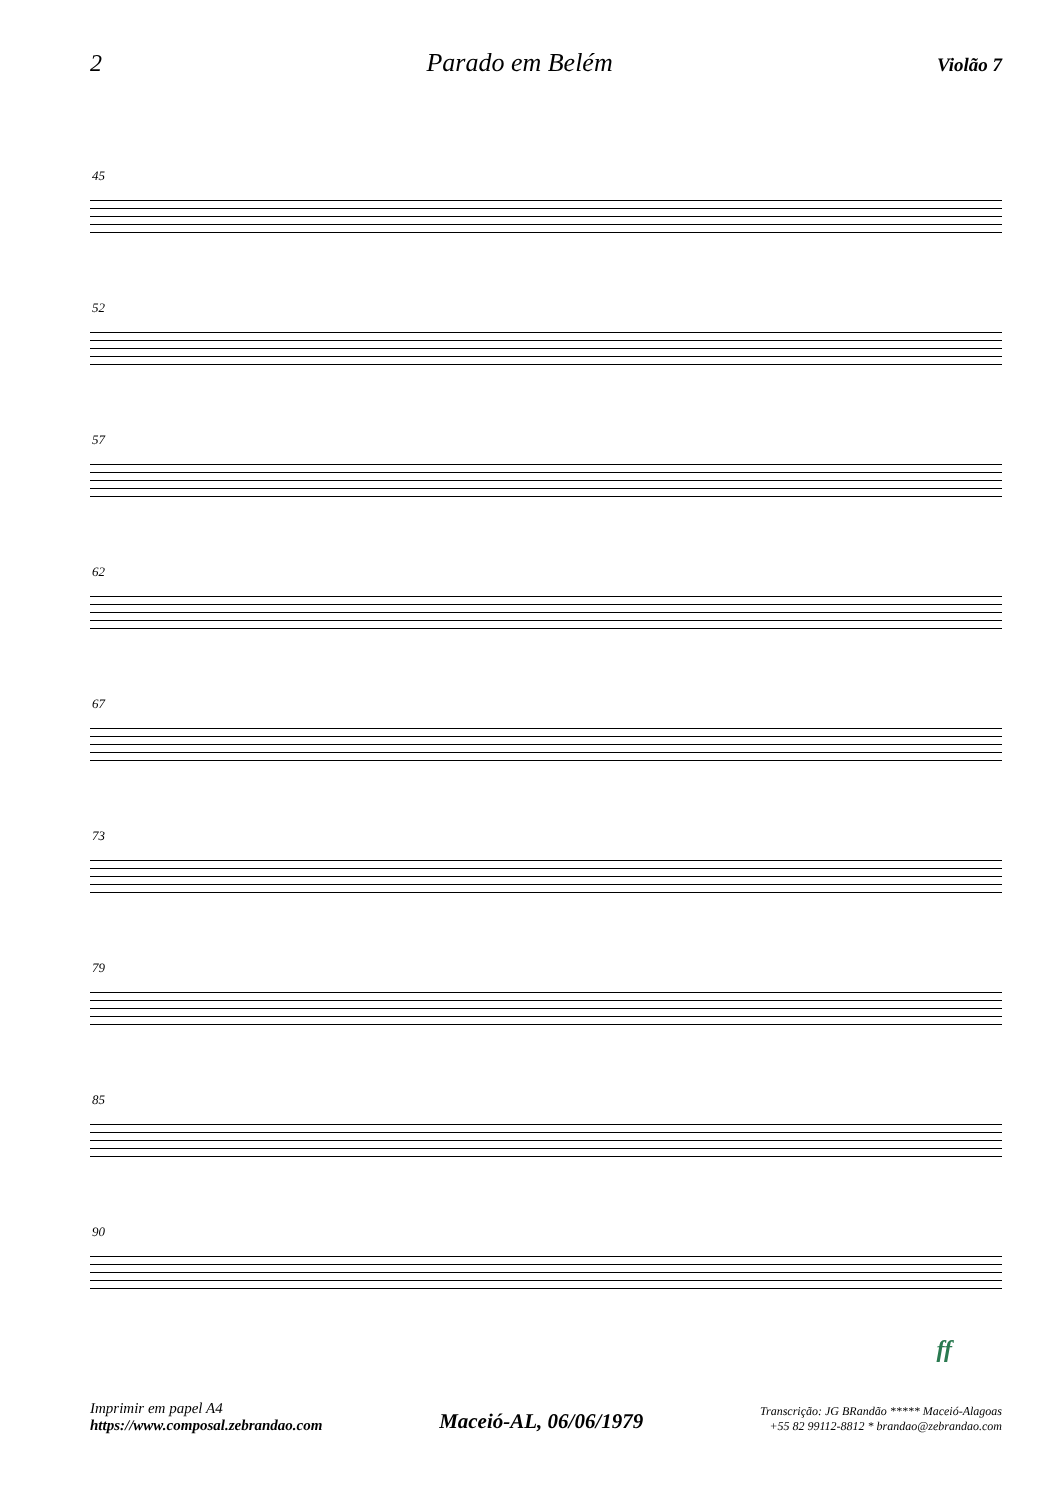2 Parado em Belém Violão 7
45
52
57
62
67
73
79
85
90
ff
Imprimir em papel A4
https://www.composal.zebrandao.com
Maceió-AL, 06/06/1979
Transcrição: JG BRandão ***** Maceió-Alagoas
+55 82 99112-8812 * brandao@zebrandao.com